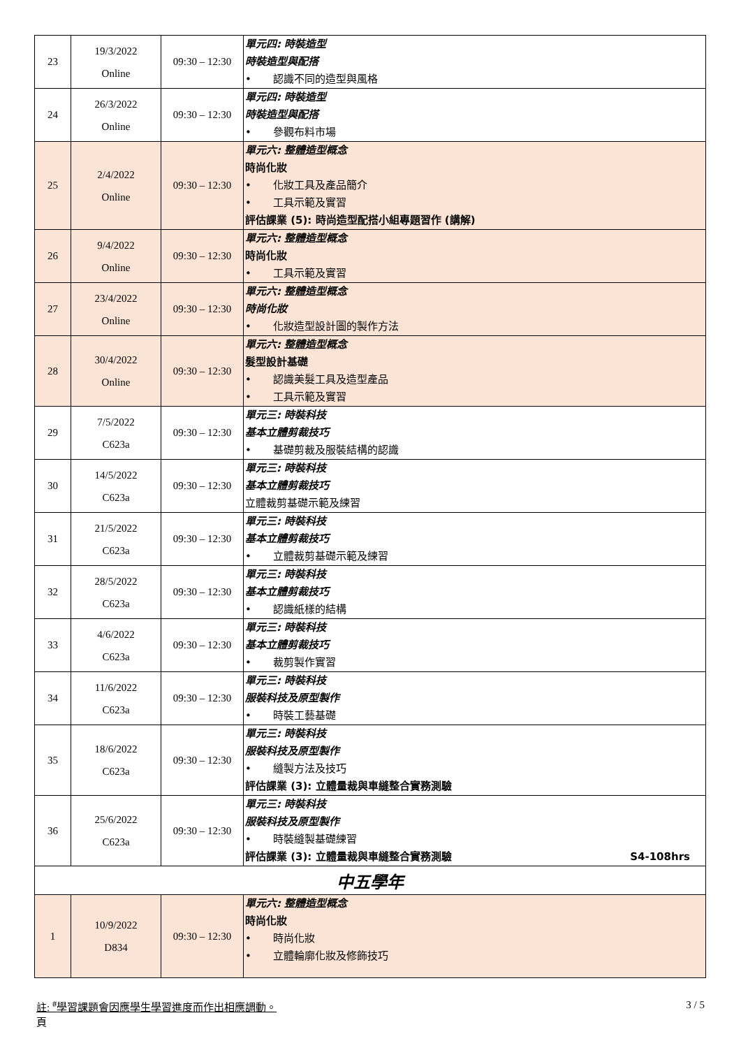| 23 | 19/3/2022 Online | 09:30 – 12:30 | 單元四: 時裝造型 時裝造型與配搭 • 認識不同的造型與風格 |
| 24 | 26/3/2022 Online | 09:30 – 12:30 | 單元四: 時裝造型 時裝造型與配搭 • 參觀布料市場 |
| 25 | 2/4/2022 Online | 09:30 – 12:30 | 單元六: 整體造型概念 時尚化妝 • 化妝工具及產品簡介 • 工具示範及實習 評估課業 (5): 時尚造型配搭小組專題習作 (講解) |
| 26 | 9/4/2022 Online | 09:30 – 12:30 | 單元六: 整體造型概念 時尚化妝 • 工具示範及實習 |
| 27 | 23/4/2022 Online | 09:30 – 12:30 | 單元六: 整體造型概念 時尚化妝 • 化妝造型設計圖的製作方法 |
| 28 | 30/4/2022 Online | 09:30 – 12:30 | 單元六: 整體造型概念 髮型設計基礎 • 認識美髮工具及造型產品 • 工具示範及實習 |
| 29 | 7/5/2022 C623a | 09:30 – 12:30 | 單元三: 時裝科技 基本立體剪裁技巧 • 基礎剪裁及服裝結構的認識 |
| 30 | 14/5/2022 C623a | 09:30 – 12:30 | 單元三: 時裝科技 基本立體剪裁技巧 立體裁剪基礎示範及練習 |
| 31 | 21/5/2022 C623a | 09:30 – 12:30 | 單元三: 時裝科技 基本立體剪裁技巧 • 立體裁剪基礎示範及練習 |
| 32 | 28/5/2022 C623a | 09:30 – 12:30 | 單元三: 時裝科技 基本立體剪裁技巧 • 認識紙樣的結構 |
| 33 | 4/6/2022 C623a | 09:30 – 12:30 | 單元三: 時裝科技 基本立體剪裁技巧 • 裁剪製作實習 |
| 34 | 11/6/2022 C623a | 09:30 – 12:30 | 單元三: 時裝科技 服裝科技及原型製作 • 時裝工藝基礎 |
| 35 | 18/6/2022 C623a | 09:30 – 12:30 | 單元三: 時裝科技 服裝科技及原型製作 • 縫製方法及技巧 評估課業 (3): 立體量裁與車縫整合實務測驗 |
| 36 | 25/6/2022 C623a | 09:30 – 12:30 | 單元三: 時裝科技 服裝科技及原型製作 • 時裝縫製基礎練習 評估課業 (3): 立體量裁與車縫整合實務測驗 S4-108hrs |
| 中五學年 | | | |
| 1 | 10/9/2022 D834 | 09:30 – 12:30 | 單元六: 整體造型概念 時尚化妝 • 時尚化妝 • 立體輪廓化妝及修飾技巧 |
註: <sup>#</sup>學習課題會因應學生學習進度而作出相應調動。
頁 3 / 5